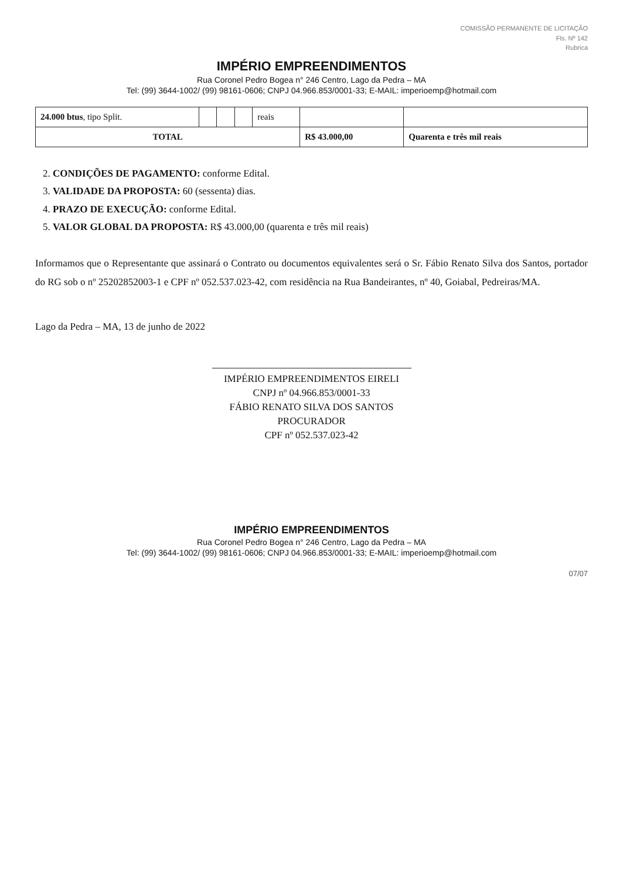COMISSÃO PERMANENTE DE LICITAÇÃO
Fls. Nº 142
Rubrica
IMPÉRIO EMPREENDIMENTOS
Rua Coronel Pedro Bogea n° 246 Centro, Lago da Pedra – MA
Tel: (99) 3644-1002/ (99) 98161-0606; CNPJ 04.966.853/0001-33; E-MAIL: imperioemp@hotmail.com
| 24.000 btus , tipo Split. | | | | reais | | |
| TOTAL | | | | | R$ 43.000,00 | Quarenta e três mil reais |
2. CONDIÇÕES DE PAGAMENTO: conforme Edital.
3. VALIDADE DA PROPOSTA: 60 (sessenta) dias.
4. PRAZO DE EXECUÇÃO: conforme Edital.
5. VALOR GLOBAL DA PROPOSTA: R$ 43.000,00 (quarenta e três mil reais)
Informamos que o Representante que assinará o Contrato ou documentos equivalentes será o Sr. Fábio Renato Silva dos Santos, portador do RG sob o nº 25202852003-1 e CPF nº 052.537.023-42, com residência na Rua Bandeirantes, nº 40, Goiabal, Pedreiras/MA.
Lago da Pedra – MA, 13 de junho de 2022
IMPÉRIO EMPREENDIMENTOS EIRELI
CNPJ nº 04.966.853/0001-33
FÁBIO RENATO SILVA DOS SANTOS
PROCURADOR
CPF nº 052.537.023-42
IMPÉRIO EMPREENDIMENTOS
Rua Coronel Pedro Bogea n° 246 Centro, Lago da Pedra – MA
Tel: (99) 3644-1002/ (99) 98161-0606; CNPJ 04.966.853/0001-33; E-MAIL: imperioemp@hotmail.com
07/07